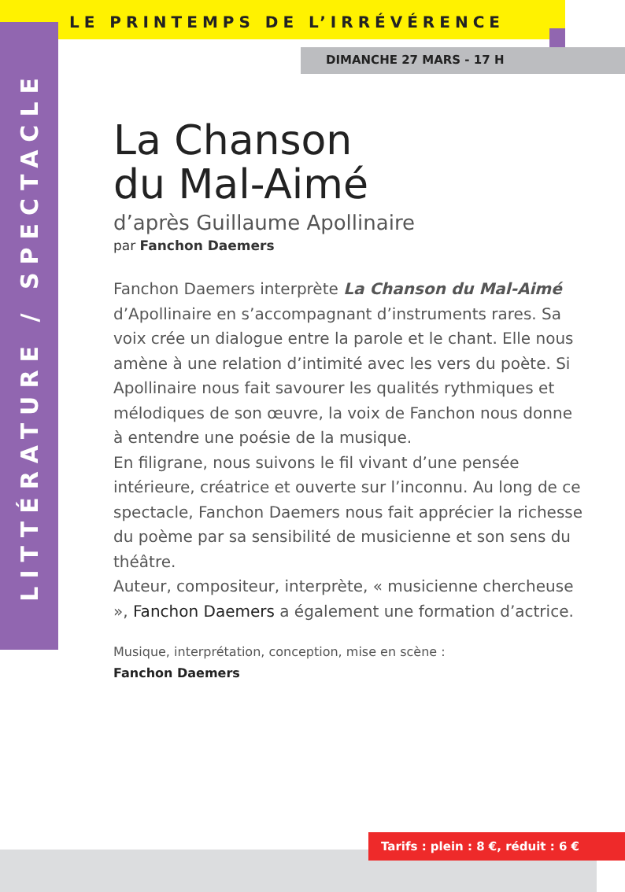LE PRINTEMPS DE L’IRRÉVÉRENCE
LITTÉRATURE / SPECTACLE
DIMANCHE 27 MARS - 17 H
La Chanson
du Mal-Aimé
d’après Guillaume Apollinaire
par Fanchon Daemers
Fanchon Daemers interprète La Chanson du Mal-Aimé d’Apollinaire en s’accompagnant d’instruments rares. Sa voix crée un dialogue entre la parole et le chant. Elle nous amène à une relation d’intimité avec les vers du poète. Si Apollinaire nous fait savourer les qualités rythmiques et mélodiques de son œuvre, la voix de Fanchon nous donne à entendre une poésie de la musique.
En filigrane, nous suivons le fil vivant d’une pensée intérieure, créatrice et ouverte sur l’inconnu. Au long de ce spectacle, Fanchon Daemers nous fait apprécier la richesse du poème par sa sensibilité de musicienne et son sens du théâtre.
Auteur, compositeur, interprète, « musicienne chercheuse », Fanchon Daemers a également une formation d’actrice.
Musique, interprétation, conception, mise en scène :
Fanchon Daemers
Tarifs : plein : 8 €, réduit : 6 €